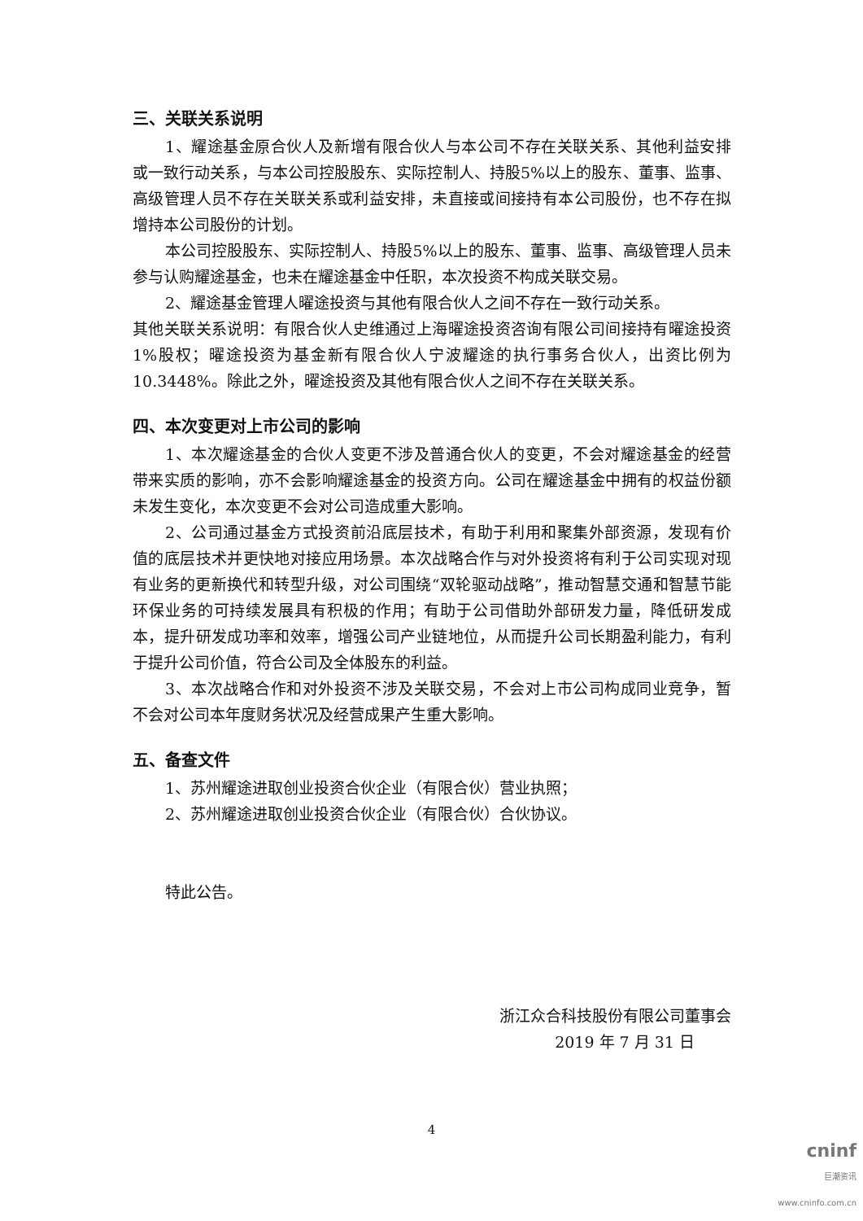三、关联关系说明
1、耀途基金原合伙人及新增有限合伙人与本公司不存在关联关系、其他利益安排或一致行动关系，与本公司控股股东、实际控制人、持股5%以上的股东、董事、监事、高级管理人员不存在关联关系或利益安排，未直接或间接持有本公司股份，也不存在拟增持本公司股份的计划。
本公司控股股东、实际控制人、持股5%以上的股东、董事、监事、高级管理人员未参与认购耀途基金，也未在耀途基金中任职，本次投资不构成关联交易。
2、耀途基金管理人曜途投资与其他有限合伙人之间不存在一致行动关系。
其他关联关系说明：有限合伙人史维通过上海曜途投资咨询有限公司间接持有曜途投资1%股权；曜途投资为基金新有限合伙人宁波耀途的执行事务合伙人，出资比例为10.3448%。除此之外，曜途投资及其他有限合伙人之间不存在关联关系。
四、本次变更对上市公司的影响
1、本次耀途基金的合伙人变更不涉及普通合伙人的变更，不会对耀途基金的经营带来实质的影响，亦不会影响耀途基金的投资方向。公司在耀途基金中拥有的权益份额未发生变化，本次变更不会对公司造成重大影响。
2、公司通过基金方式投资前沿底层技术，有助于利用和聚集外部资源，发现有价值的底层技术并更快地对接应用场景。本次战略合作与对外投资将有利于公司实现对现有业务的更新换代和转型升级，对公司围绕“双轮驱动战略”，推动智慧交通和智慧节能环保业务的可持续发展具有积极的作用；有助于公司借助外部研发力量，降低研发成本，提升研发成功率和效率，增强公司产业链地位，从而提升公司长期盈利能力，有利于提升公司价值，符合公司及全体股东的利益。
3、本次战略合作和对外投资不涉及关联交易，不会对上市公司构成同业竞争，暂不会对公司本年度财务状况及经营成果产生重大影响。
五、备查文件
1、苏州耀途进取创业投资合伙企业（有限合伙）营业执照；
2、苏州耀途进取创业投资合伙企业（有限合伙）合伙协议。
特此公告。
浙江众合科技股份有限公司董事会
2019 年 7 月 31 日
4
cninf
巨潮资讯
www.cninfo.com.cn